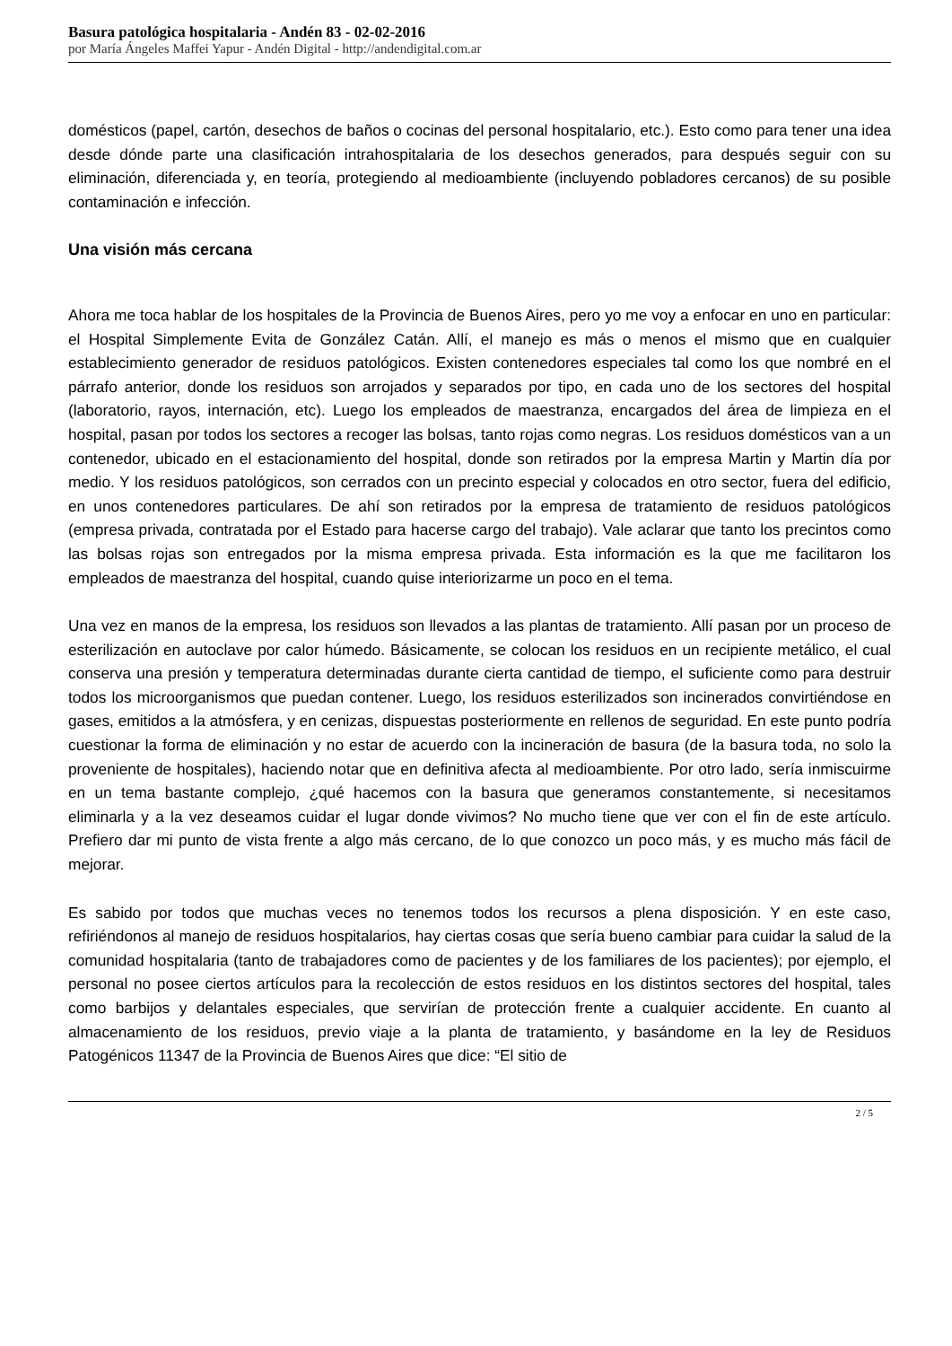Basura patológica hospitalaria - Andén 83 - 02-02-2016
por María Ángeles Maffei Yapur - Andén Digital - http://andendigital.com.ar
domésticos (papel, cartón, desechos de baños o cocinas del personal hospitalario, etc.). Esto como para tener una idea desde dónde parte una clasificación intrahospitalaria de los desechos generados, para después seguir con su eliminación, diferenciada y, en teoría, protegiendo al medioambiente (incluyendo pobladores cercanos) de su posible contaminación e infección.
Una visión más cercana
Ahora me toca hablar de los hospitales de la Provincia de Buenos Aires, pero yo me voy a enfocar en uno en particular: el Hospital Simplemente Evita de González Catán. Allí, el manejo es más o menos el mismo que en cualquier establecimiento generador de residuos patológicos. Existen contenedores especiales tal como los que nombré en el párrafo anterior, donde los residuos son arrojados y separados por tipo, en cada uno de los sectores del hospital (laboratorio, rayos, internación, etc). Luego los empleados de maestranza, encargados del área de limpieza en el hospital, pasan por todos los sectores a recoger las bolsas, tanto rojas como negras. Los residuos domésticos van a un contenedor, ubicado en el estacionamiento del hospital, donde son retirados por la empresa Martin y Martin día por medio. Y los residuos patológicos, son cerrados con un precinto especial y colocados en otro sector, fuera del edificio, en unos contenedores particulares. De ahí son retirados por la empresa de tratamiento de residuos patológicos (empresa privada, contratada por el Estado para hacerse cargo del trabajo). Vale aclarar que tanto los precintos como las bolsas rojas son entregados por la misma empresa privada. Esta información es la que me facilitaron los empleados de maestranza del hospital, cuando quise interiorizarme un poco en el tema.
Una vez en manos de la empresa, los residuos son llevados a las plantas de tratamiento. Allí pasan por un proceso de esterilización en autoclave por calor húmedo. Básicamente, se colocan los residuos en un recipiente metálico, el cual conserva una presión y temperatura determinadas durante cierta cantidad de tiempo, el suficiente como para destruir todos los microorganismos que puedan contener. Luego, los residuos esterilizados son incinerados convirtiéndose en gases, emitidos a la atmósfera, y en cenizas, dispuestas posteriormente en rellenos de seguridad. En este punto podría cuestionar la forma de eliminación y no estar de acuerdo con la incineración de basura (de la basura toda, no solo la proveniente de hospitales), haciendo notar que en definitiva afecta al medioambiente. Por otro lado, sería inmiscuirme en un tema bastante complejo, ¿qué hacemos con la basura que generamos constantemente, si necesitamos eliminarla y a la vez deseamos cuidar el lugar donde vivimos? No mucho tiene que ver con el fin de este artículo. Prefiero dar mi punto de vista frente a algo más cercano, de lo que conozco un poco más, y es mucho más fácil de mejorar.
Es sabido por todos que muchas veces no tenemos todos los recursos a plena disposición. Y en este caso, refiriéndonos al manejo de residuos hospitalarios, hay ciertas cosas que sería bueno cambiar para cuidar la salud de la comunidad hospitalaria (tanto de trabajadores como de pacientes y de los familiares de los pacientes); por ejemplo, el personal no posee ciertos artículos para la recolección de estos residuos en los distintos sectores del hospital, tales como barbijos y delantales especiales, que servirían de protección frente a cualquier accidente. En cuanto al almacenamiento de los residuos, previo viaje a la planta de tratamiento, y basándome en la ley de Residuos Patogénicos 11347 de la Provincia de Buenos Aires que dice: “El sitio de
2 / 5